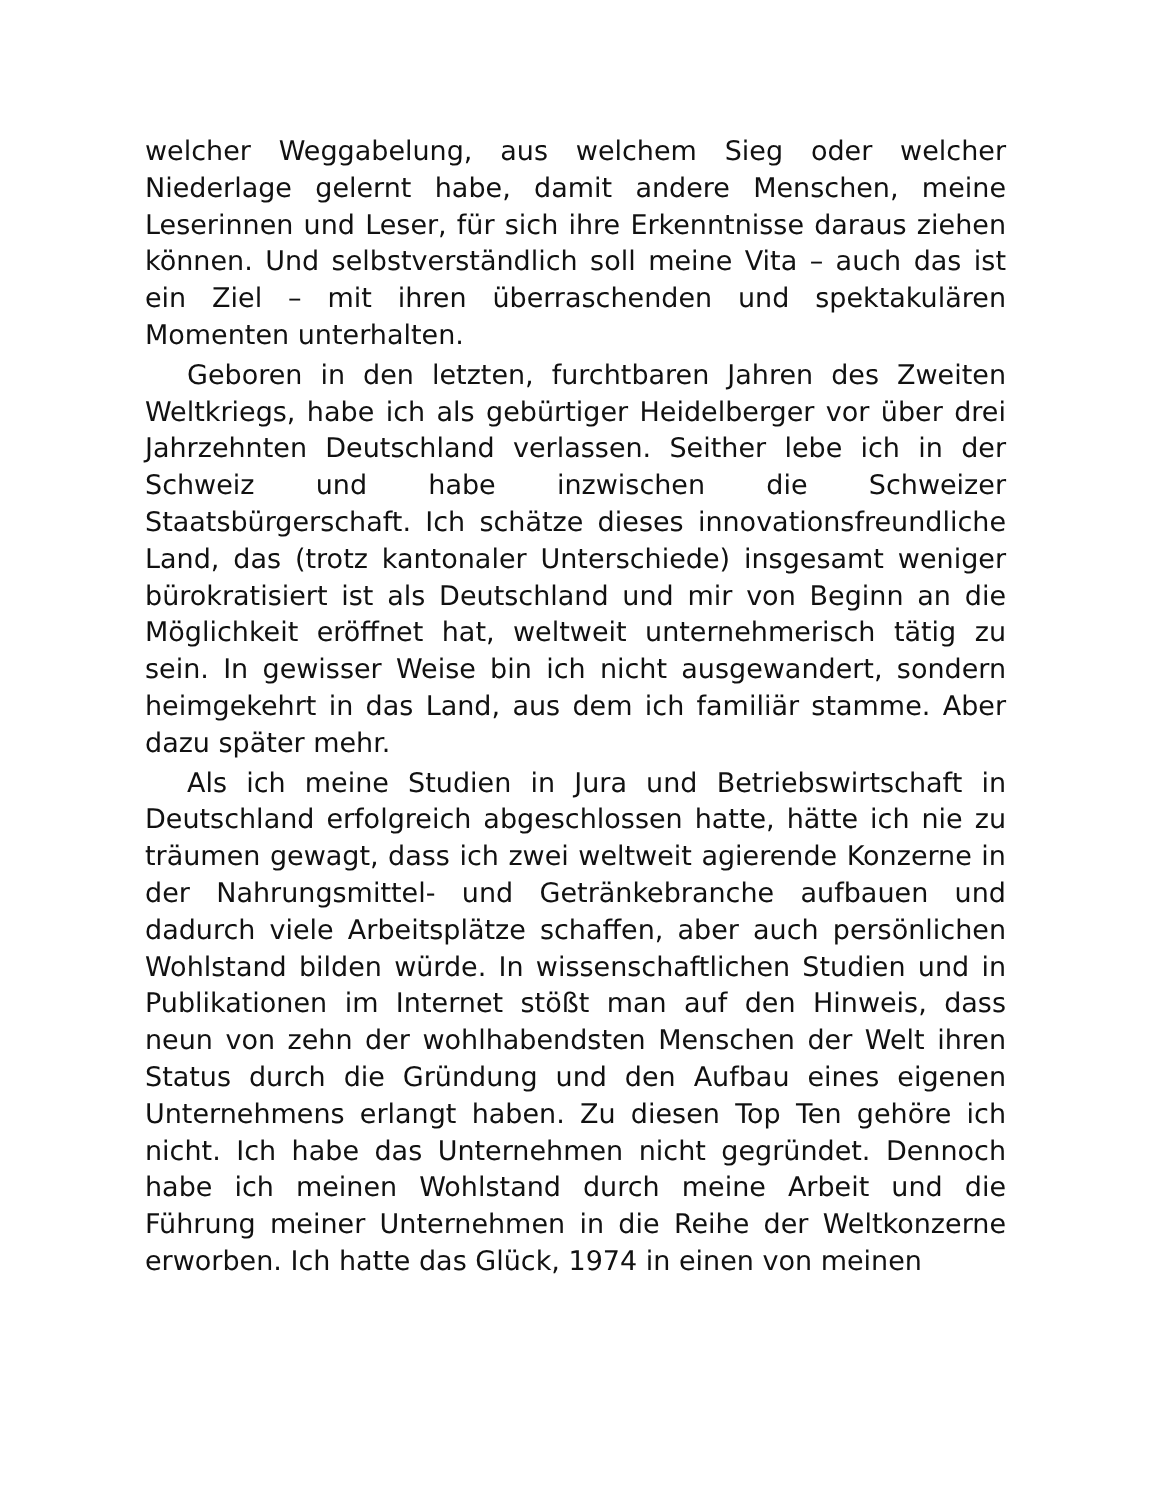welcher Weggabelung, aus welchem Sieg oder welcher Niederlage gelernt habe, damit andere Menschen, meine Leserinnen und Leser, für sich ihre Erkenntnisse daraus ziehen können. Und selbstverständlich soll meine Vita – auch das ist ein Ziel – mit ihren überraschenden und spektakulären Momenten unterhalten.
Geboren in den letzten, furchtbaren Jahren des Zweiten Weltkriegs, habe ich als gebürtiger Heidelberger vor über drei Jahrzehnten Deutschland verlassen. Seither lebe ich in der Schweiz und habe inzwischen die Schweizer Staatsbürgerschaft. Ich schätze dieses innovationsfreundliche Land, das (trotz kantonaler Unterschiede) insgesamt weniger bürokratisiert ist als Deutschland und mir von Beginn an die Möglichkeit eröffnet hat, weltweit unternehmerisch tätig zu sein. In gewisser Weise bin ich nicht ausgewandert, sondern heimgekehrt in das Land, aus dem ich familiär stamme. Aber dazu später mehr.
Als ich meine Studien in Jura und Betriebswirtschaft in Deutschland erfolgreich abgeschlossen hatte, hätte ich nie zu träumen gewagt, dass ich zwei weltweit agierende Konzerne in der Nahrungsmittel- und Getränkebranche aufbauen und dadurch viele Arbeitsplätze schaffen, aber auch persönlichen Wohlstand bilden würde. In wissenschaftlichen Studien und in Publikationen im Internet stößt man auf den Hinweis, dass neun von zehn der wohlhabendsten Menschen der Welt ihren Status durch die Gründung und den Aufbau eines eigenen Unternehmens erlangt haben. Zu diesen Top Ten gehöre ich nicht. Ich habe das Unternehmen nicht gegründet. Dennoch habe ich meinen Wohlstand durch meine Arbeit und die Führung meiner Unternehmen in die Reihe der Weltkonzerne erworben. Ich hatte das Glück, 1974 in einen von meinen